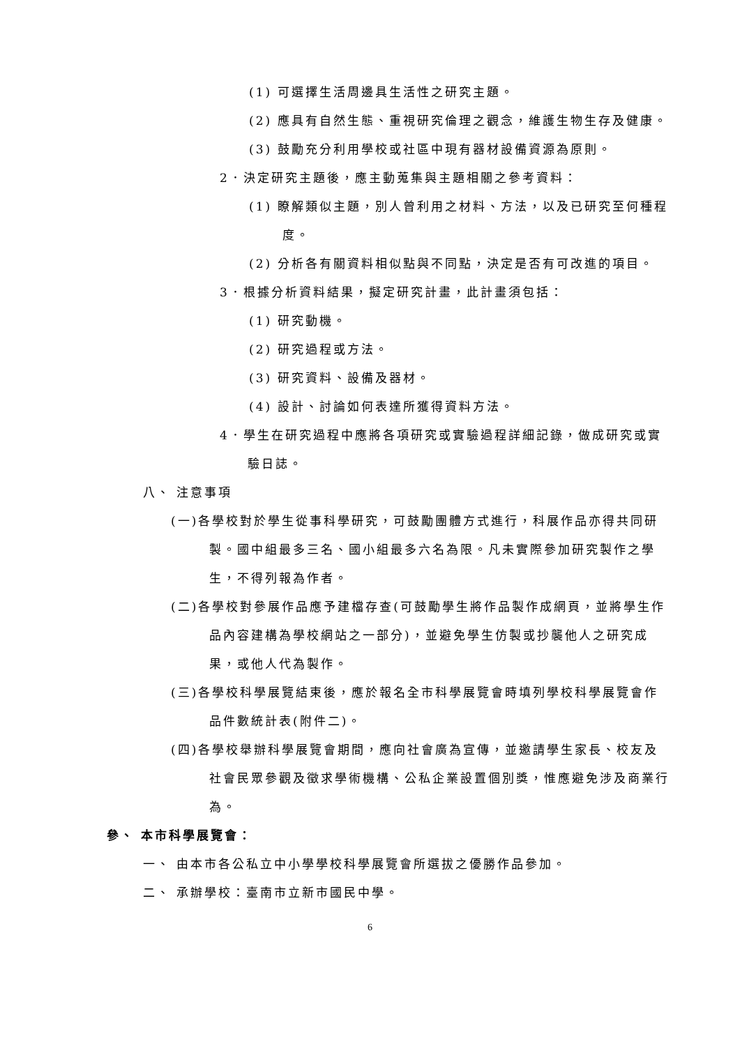(1) 可選擇生活周邊具生活性之研究主題。
(2) 應具有自然生態、重視研究倫理之觀念，維護生物生存及健康。
(3) 鼓勵充分利用學校或社區中現有器材設備資源為原則。
2．決定研究主題後，應主動蒐集與主題相關之參考資料：
(1) 瞭解類似主題，別人曾利用之材料、方法，以及已研究至何種程度。
(2) 分析各有關資料相似點與不同點，決定是否有可改進的項目。
3．根據分析資料結果，擬定研究計畫，此計畫須包括：
(1) 研究動機。
(2) 研究過程或方法。
(3) 研究資料、設備及器材。
(4) 設計、討論如何表達所獲得資料方法。
4．學生在研究過程中應將各項研究或實驗過程詳細記錄，做成研究或實驗日誌。
八、 注意事項
(一)各學校對於學生從事科學研究，可鼓勵團體方式進行，科展作品亦得共同研製。國中組最多三名、國小組最多六名為限。凡未實際參加研究製作之學生，不得列報為作者。
(二)各學校對參展作品應予建檔存查(可鼓勵學生將作品製作成網頁，並將學生作品內容建構為學校網站之一部分)，並避免學生仿製或抄襲他人之研究成果，或他人代為製作。
(三)各學校科學展覽結束後，應於報名全市科學展覽會時填列學校科學展覽會作品件數統計表(附件二)。
(四)各學校舉辦科學展覽會期間，應向社會廣為宣傳，並邀請學生家長、校友及社會民眾參觀及徵求學術機構、公私企業設置個別獎，惟應避免涉及商業行為。
參、 本市科學展覽會：
一、 由本市各公私立中小學學校科學展覽會所選拔之優勝作品參加。
二、 承辦學校：臺南市立新市國民中學。
6